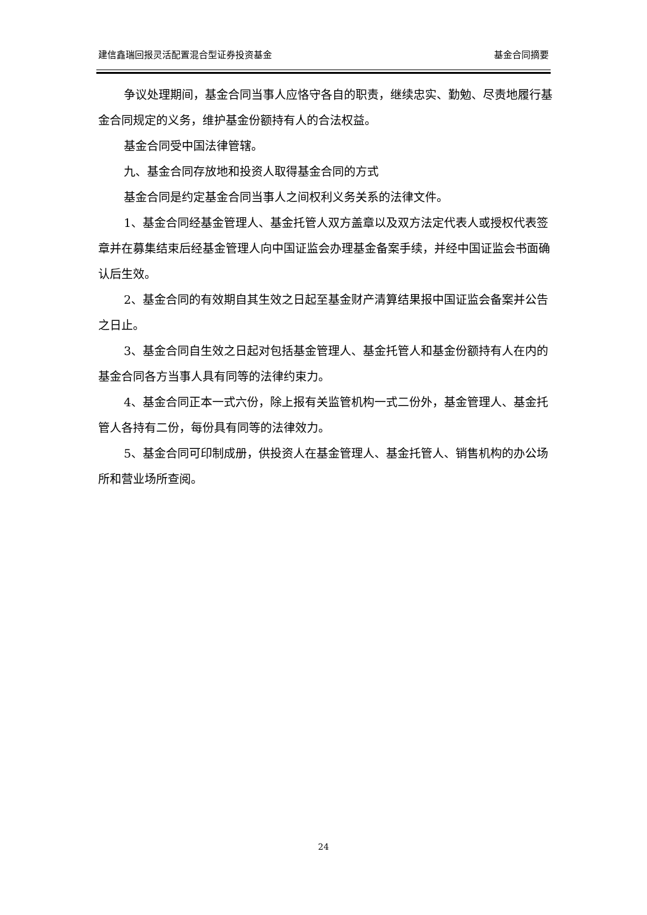建信鑫瑞回报灵活配置混合型证券投资基金 基金合同摘要
争议处理期间，基金合同当事人应恪守各自的职责，继续忠实、勤勉、尽责地履行基金合同规定的义务，维护基金份额持有人的合法权益。
基金合同受中国法律管辖。
九、基金合同存放地和投资人取得基金合同的方式
基金合同是约定基金合同当事人之间权利义务关系的法律文件。
1、基金合同经基金管理人、基金托管人双方盖章以及双方法定代表人或授权代表签章并在募集结束后经基金管理人向中国证监会办理基金备案手续，并经中国证监会书面确认后生效。
2、基金合同的有效期自其生效之日起至基金财产清算结果报中国证监会备案并公告之日止。
3、基金合同自生效之日起对包括基金管理人、基金托管人和基金份额持有人在内的基金合同各方当事人具有同等的法律约束力。
4、基金合同正本一式六份，除上报有关监管机构一式二份外，基金管理人、基金托管人各持有二份，每份具有同等的法律效力。
5、基金合同可印制成册，供投资人在基金管理人、基金托管人、销售机构的办公场所和营业场所查阅。
24